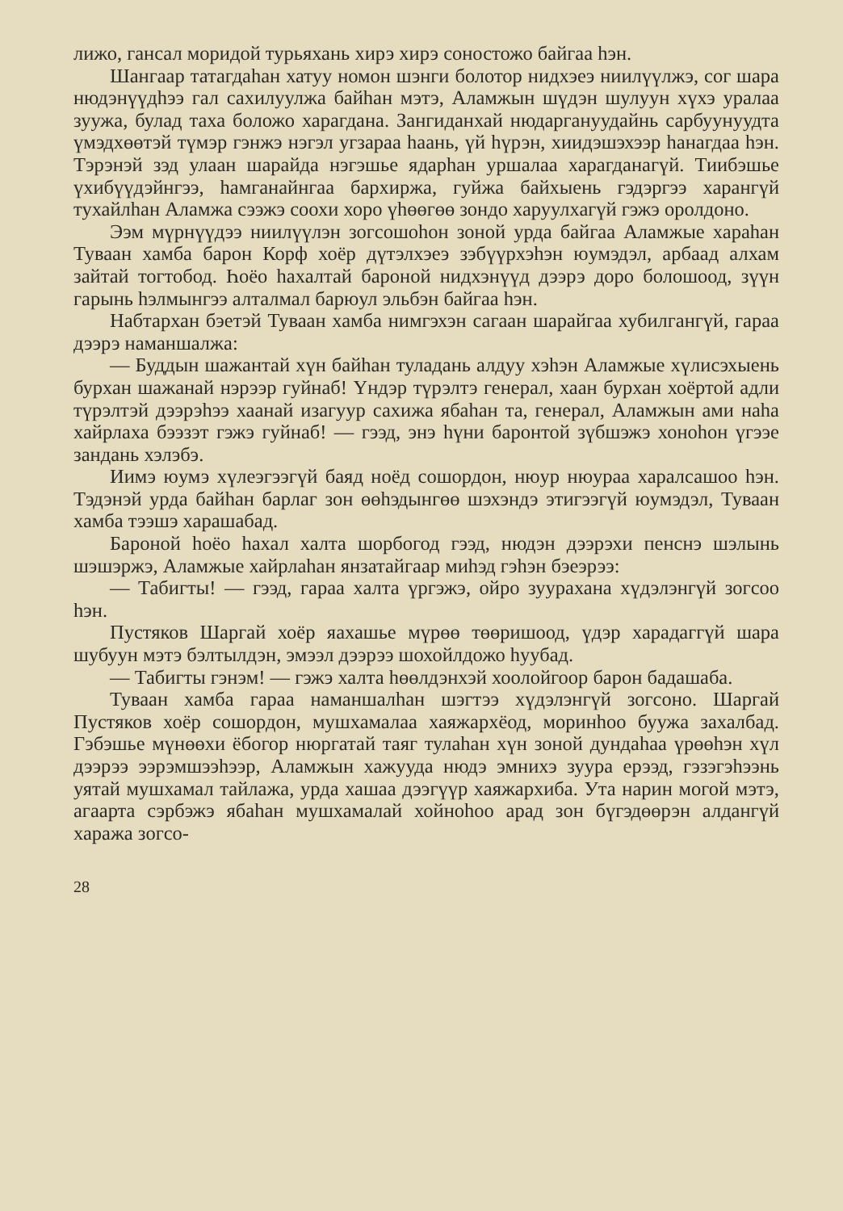лижо, гансал моридой турьяхань хирэ хирэ соностожо байгаа һэн.
Шангаар татагдаһан хатуу номон шэнги болотор нидхэеэ ниилүүлжэ, сог шара нюдэнүүдһээ гал сахилуулжа байһан мэтэ, Аламжын шүдэн шулуун хүхэ уралаа зуужа, булад таха боложо харагдана. Зангиданхай нюдаргануудайнь сарбуунуудта үмэдхөөтэй түмэр гэнжэ нэгэл угзараа һаань, үй һүрэн, хиидэшэхээр һанагдаа һэн. Тэрэнэй зэд улаан шарайда нэгэшье ядарһан уршалаа харагданагүй. Тиибэшье үхибүүдэйнгээ, һамганайнгаа бархиржа, гуйжа байхыень гэдэргээ харангүй тухайлһан Аламжа сээжэ соохи хоро үһөөгөө зондо харуулхагүй гэжэ оролдоно.
Ээм мүрнүүдээ ниилүүлэн зогсошоһон зоной урда байгаа Аламжые хараһан Туваан хамба барон Корф хоёр дүтэлхэеэ зэбүүрхэһэн юумэдэл, арбаад алхам зайтай тогтобод. Һоёо һахалтай бароной нидхэнүүд дээрэ доро болошоод, зүүн гарынь һэлмынгээ алталмал барюул эльбэн байгаа һэн.
Набтархан бэетэй Туваан хамба нимгэхэн сагаан шарайгаа хубилгангүй, гараа дээрэ наманшалжа:
— Буддын шажантай хүн байһан туладань алдуу хэһэн Аламжые хүлисэхыень бурхан шажанай нэрээр гуйнаб! Үндэр түрэлтэ генерал, хаан бурхан хоёртой адли түрэлтэй дээрэһээ хаанай изагуур сахижа ябаһан та, генерал, Аламжын ами наһа хайрлаха бээзэт гэжэ гуйнаб! — гээд, энэ һүни баронтой зүбшэжэ хоноһон үгээе зандань хэлэбэ.
Иимэ юумэ хүлеэгээгүй баяд ноёд сошордон, нюур нюураа харалсашоо һэн. Тэдэнэй урда байһан барлаг зон өөһэдынгөө шэхэндэ этигээгүй юумэдэл, Туваан хамба тээшэ харашабад.
Бароной һоёо һахал халта шорбогод гээд, нюдэн дээрэхи пенснэ шэлынь шэшэржэ, Аламжые хайрлаһан янзатайгаар миһэд гэһэн бэеэрээ:
— Табигты! — гээд, гараа халта үргэжэ, ойро зуурахана хүдэлэнгүй зогсоо һэн.
Пустяков Шаргай хоёр яахашье мүрөө төөришоод, үдэр харадаггүй шара шубуун мэтэ бэлтылдэн, эмээл дээрээ шохойлдожо һуубад.
— Табигты гэнэм! — гэжэ халта һөөлдэнхэй хоолойгоор барон бадашаба.
Туваан хамба гараа наманшалһан шэгтээ хүдэлэнгүй зогсоно. Шаргай Пустяков хоёр сошордон, мушхамалаа хаяжархёод, моринһоо буужа захалбад. Гэбэшье мүнөөхи ёбогор нюргатай таяг тулаһан хүн зоной дундаһаа үрөөһэн хүл дээрээ ээрэмшээһээр, Аламжын хажууда нюдэ эмнихэ зуура ерээд, гэзэгэһээнь уятай мушхамал тайлажа, урда хашаа дээгүүр хаяжархиба. Ута нарин могой мэтэ, агаарта сэрбэжэ ябаһан мушхамалай хойноһоо арад зон бүгэдөөрэн алдангүй хаража зогсо-
28